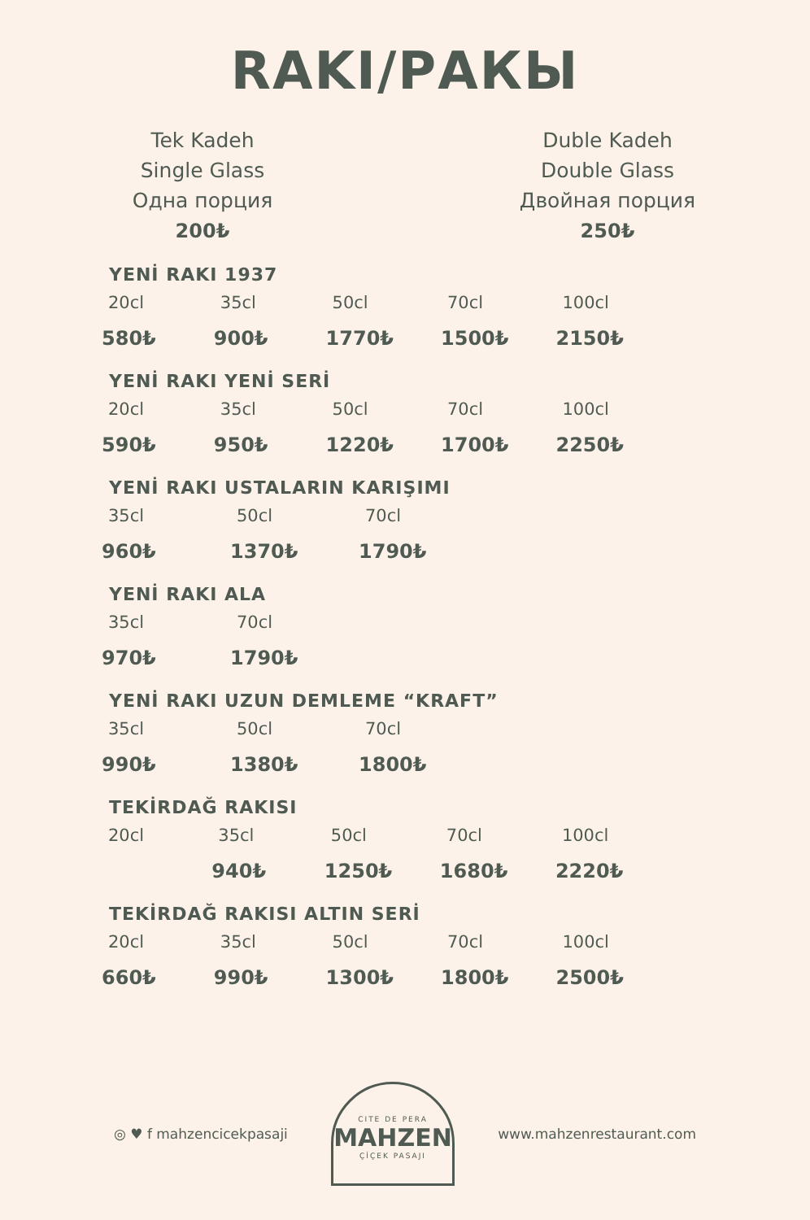RAKI/РАКЫ
Tek Kadeh
Single Glass
Одна порция
200₺
Duble Kadeh
Double Glass
Двойная порция
250₺
YENİ RAKI 1937
| 20cl | 35cl | 50cl | 70cl | 100cl |
| 580₺ | 900₺ | 1770₺ | 1500₺ | 2150₺ |
YENİ RAKI YENİ SERİ
| 20cl | 35cl | 50cl | 70cl | 100cl |
| 590₺ | 950₺ | 1220₺ | 1700₺ | 2250₺ |
YENİ RAKI USTALARIN KARIŞIMI
| 35cl | 50cl | 70cl |
| 960₺ | 1370₺ | 1790₺ |
YENİ RAKI ALA
| 35cl | 70cl |
| 970₺ | 1790₺ |
YENİ RAKI UZUN DEMLEME “KRAFT”
| 35cl | 50cl | 70cl |
| 990₺ | 1380₺ | 1800₺ |
TEKİRDAĞ RAKISI
| 20cl | 35cl | 50cl | 70cl | 100cl |
| | 940₺ | 1250₺ | 1680₺ | 2220₺ |
TEKİRDAĞ RAKISI ALTIN SERİ
| 20cl | 35cl | 50cl | 70cl | 100cl |
| 660₺ | 990₺ | 1300₺ | 1800₺ | 2500₺ |
◎ ♥ f mahzencicekpasaji
CITE DE PERA
MAHZEN
ÇİÇEK PASAJI
www.mahzenrestaurant.com